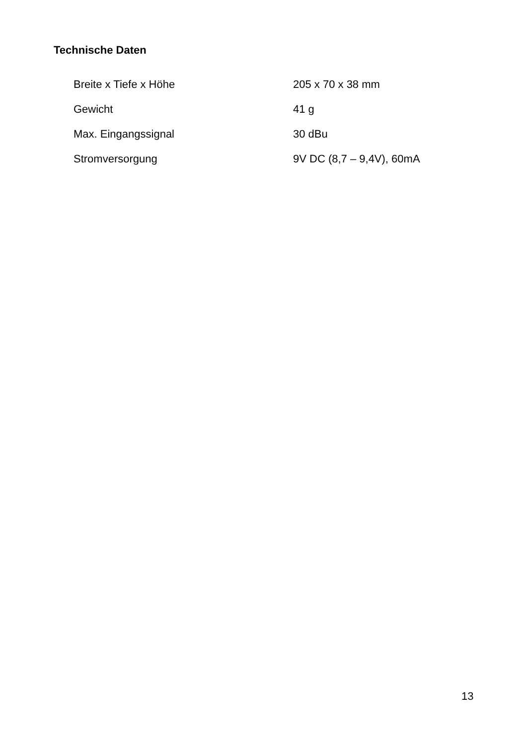Technische Daten
| Breite x Tiefe x Höhe | 205 x 70 x 38 mm |
| Gewicht | 41 g |
| Max. Eingangssignal | 30 dBu |
| Stromversorgung | 9V DC (8,7 – 9,4V), 60mA |
13